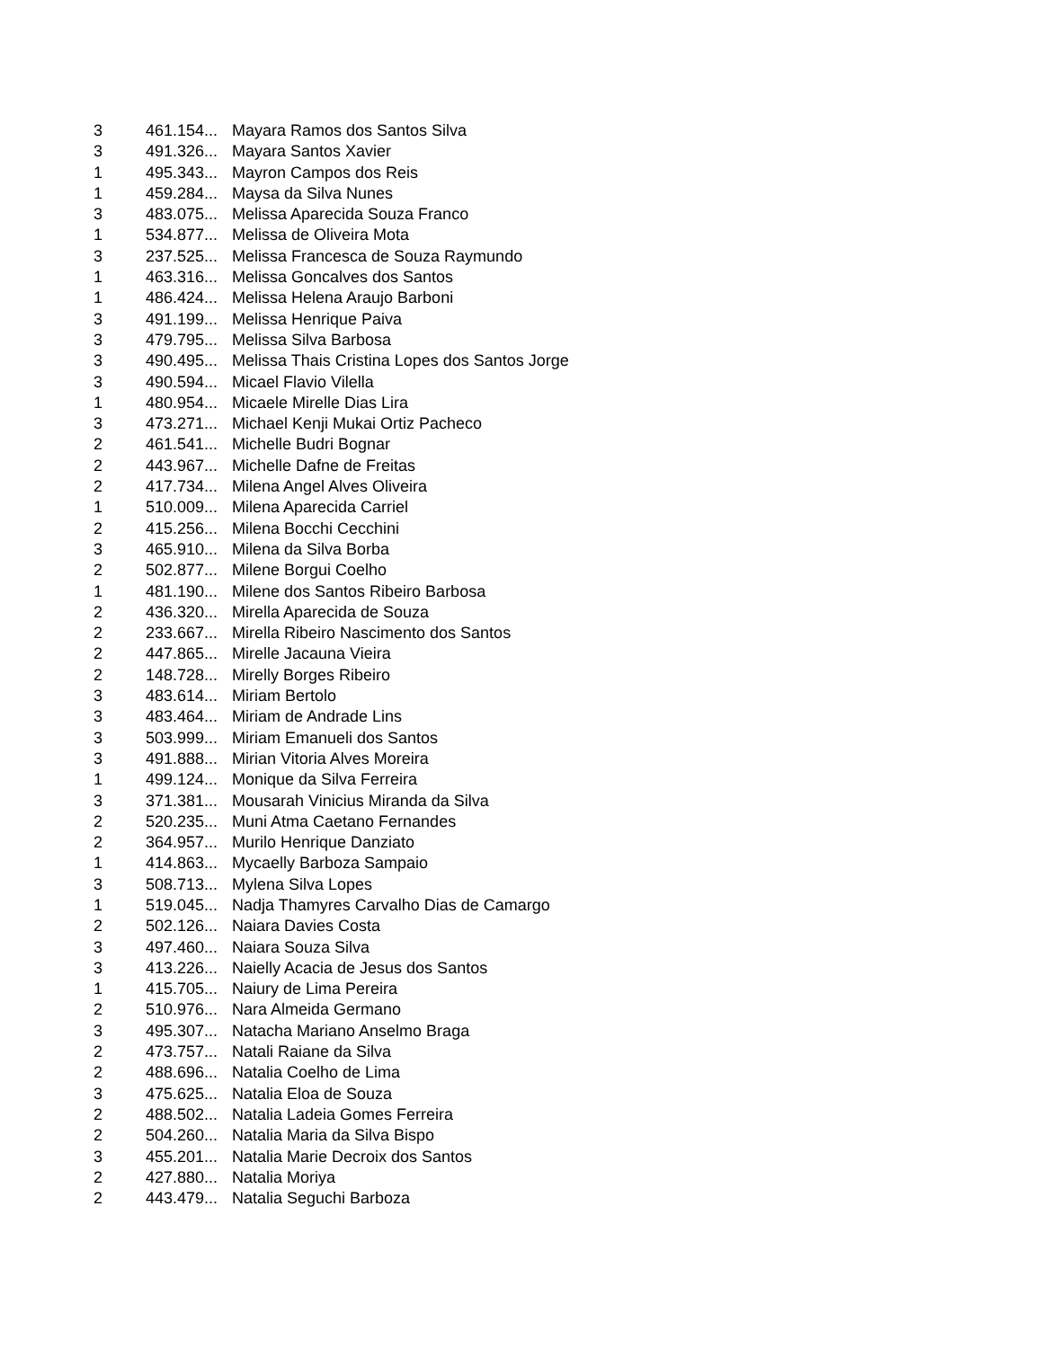| 3 | 461.154... | Mayara Ramos dos Santos Silva |
| 3 | 491.326... | Mayara Santos Xavier |
| 1 | 495.343... | Mayron Campos dos Reis |
| 1 | 459.284... | Maysa da Silva Nunes |
| 3 | 483.075... | Melissa Aparecida Souza Franco |
| 1 | 534.877... | Melissa de Oliveira Mota |
| 3 | 237.525... | Melissa Francesca de Souza Raymundo |
| 1 | 463.316... | Melissa Goncalves dos Santos |
| 1 | 486.424... | Melissa Helena Araujo Barboni |
| 3 | 491.199... | Melissa Henrique Paiva |
| 3 | 479.795... | Melissa Silva Barbosa |
| 3 | 490.495... | Melissa Thais Cristina Lopes dos Santos Jorge |
| 3 | 490.594... | Micael Flavio Vilella |
| 1 | 480.954... | Micaele Mirelle Dias Lira |
| 3 | 473.271... | Michael Kenji Mukai Ortiz Pacheco |
| 2 | 461.541... | Michelle Budri Bognar |
| 2 | 443.967... | Michelle Dafne de Freitas |
| 2 | 417.734... | Milena Angel Alves Oliveira |
| 1 | 510.009... | Milena Aparecida Carriel |
| 2 | 415.256... | Milena Bocchi Cecchini |
| 3 | 465.910... | Milena da Silva Borba |
| 2 | 502.877... | Milene Borgui Coelho |
| 1 | 481.190... | Milene dos Santos Ribeiro Barbosa |
| 2 | 436.320... | Mirella Aparecida de Souza |
| 2 | 233.667... | Mirella Ribeiro Nascimento dos Santos |
| 2 | 447.865... | Mirelle Jacauna Vieira |
| 2 | 148.728... | Mirelly Borges Ribeiro |
| 3 | 483.614... | Miriam Bertolo |
| 3 | 483.464... | Miriam de Andrade Lins |
| 3 | 503.999... | Miriam Emanueli dos Santos |
| 3 | 491.888... | Mirian Vitoria Alves Moreira |
| 1 | 499.124... | Monique da Silva Ferreira |
| 3 | 371.381... | Mousarah Vinicius Miranda da Silva |
| 2 | 520.235... | Muni Atma Caetano Fernandes |
| 2 | 364.957... | Murilo Henrique Danziato |
| 1 | 414.863... | Mycaelly Barboza Sampaio |
| 3 | 508.713... | Mylena Silva Lopes |
| 1 | 519.045... | Nadja Thamyres Carvalho Dias de Camargo |
| 2 | 502.126... | Naiara Davies Costa |
| 3 | 497.460... | Naiara Souza Silva |
| 3 | 413.226... | Naielly Acacia de Jesus dos Santos |
| 1 | 415.705... | Naiury de Lima Pereira |
| 2 | 510.976... | Nara Almeida Germano |
| 3 | 495.307... | Natacha Mariano Anselmo Braga |
| 2 | 473.757... | Natali Raiane da Silva |
| 2 | 488.696... | Natalia Coelho de Lima |
| 3 | 475.625... | Natalia Eloa de Souza |
| 2 | 488.502... | Natalia Ladeia Gomes Ferreira |
| 2 | 504.260... | Natalia Maria da Silva Bispo |
| 3 | 455.201... | Natalia Marie Decroix dos Santos |
| 2 | 427.880... | Natalia Moriya |
| 2 | 443.479... | Natalia Seguchi Barboza |